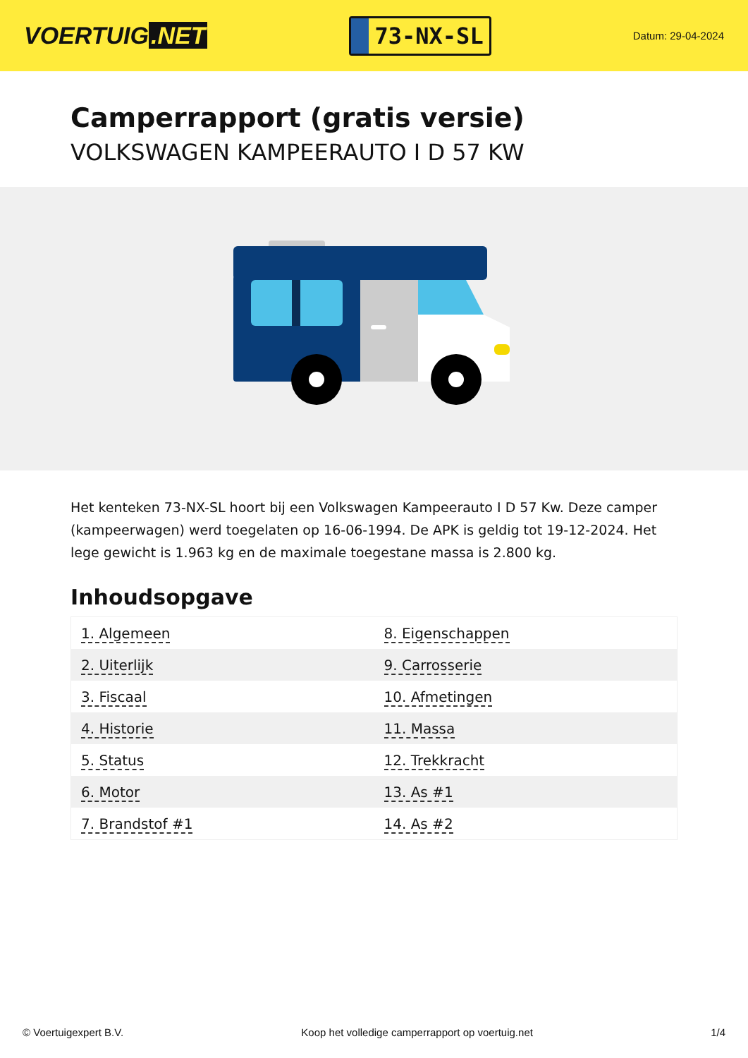VOERTUIG.NET
73-NX-SL
Datum: 29-04-2024
Camperrapport (gratis versie)
VOLKSWAGEN KAMPEERAUTO I D 57 KW
Het kenteken 73-NX-SL hoort bij een Volkswagen Kampeerauto I D 57 Kw. Deze camper (kampeerwagen) werd toegelaten op 16-06-1994. De APK is geldig tot 19-12-2024. Het lege gewicht is 1.963 kg en de maximale toegestane massa is 2.800 kg.
Inhoudsopgave
| 1. Algemeen | 8. Eigenschappen |
| 2. Uiterlijk | 9. Carrosserie |
| 3. Fiscaal | 10. Afmetingen |
| 4. Historie | 11. Massa |
| 5. Status | 12. Trekkracht |
| 6. Motor | 13. As #1 |
| 7. Brandstof #1 | 14. As #2 |
© Voertuigexpert B.V. Koop het volledige camperrapport op voertuig.net 1/4